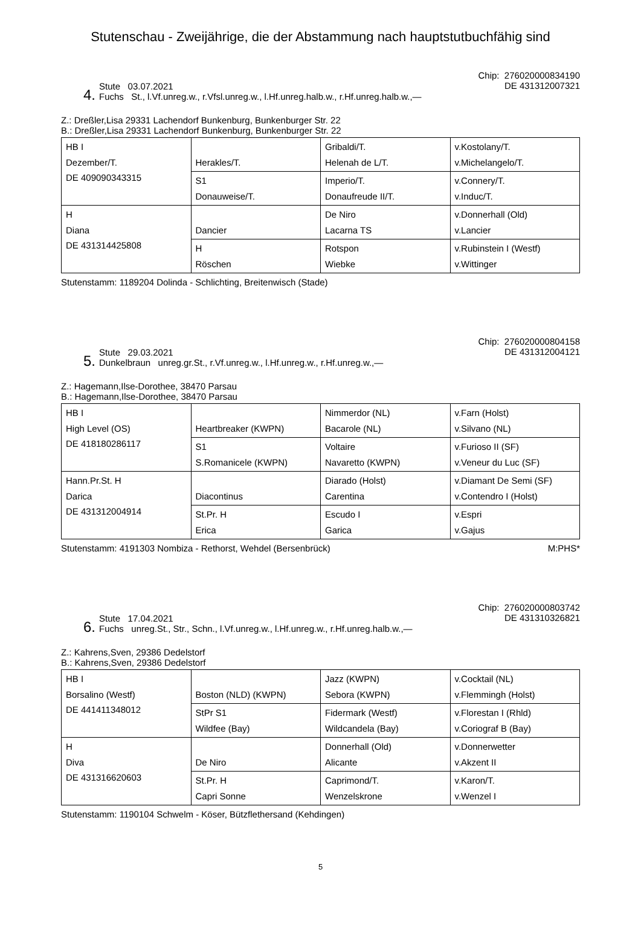Stutenschau - Zweijährige, die der Abstammung nach hauptstutbuchfähig sind
4.
Stute 03.07.2021
Fuchs St., l.Vf.unreg.w., r.Vfsl.unreg.w., l.Hf.unreg.halb.w., r.Hf.unreg.halb.w.,—
Chip: 276020000834190
DE 431312007321
Z.: Dreßler,Lisa 29331 Lachendorf Bunkenburg, Bunkenburger Str. 22
B.: Dreßler,Lisa 29331 Lachendorf Bunkenburg, Bunkenburger Str. 22
| HB I Dezember/T. DE 409090343315 | Herakles/T. | Gribaldi/T. Helenah de L/T. | v.Kostolany/T. v.Michelangelo/T. |
| | S1 Donauweise/T. | Imperio/T. Donaufreude II/T. | v.Connery/T. v.Induc/T. |
| H Diana DE 431314425808 | Dancier | De Niro Lacarna TS | v.Donnerhall (Old) v.Lancier |
| | H Röschen | Rotspon Wiebke | v.Rubinstein I (Westf) v.Wittinger |
Stutenstamm: 1189204 Dolinda - Schlichting, Breitenwisch (Stade)
5.
Stute 29.03.2021
Dunkelbraun unreg.gr.St., r.Vf.unreg.w., l.Hf.unreg.w., r.Hf.unreg.w.,—
Chip: 276020000804158
DE 431312004121
Z.: Hagemann,Ilse-Dorothee, 38470 Parsau
B.: Hagemann,Ilse-Dorothee, 38470 Parsau
| HB I High Level (OS) DE 418180286117 | Heartbreaker (KWPN) | Nimmerdor (NL) Bacarole (NL) | v.Farn (Holst) v.Silvano (NL) |
| | S1 S.Romanicele (KWPN) | Voltaire Navaretto (KWPN) | v.Furioso II (SF) v.Veneur du Luc (SF) |
| Hann.Pr.St. H Darica DE 431312004914 | Diacontinus | Diarado (Holst) Carentina | v.Diamant De Semi (SF) v.Contendro I (Holst) |
| | St.Pr. H Erica | Escudo I Garica | v.Espri v.Gajus |
Stutenstamm: 4191303 Nombiza - Rethorst, Wehdel (Bersenbrück) M:PHS*
6.
Stute 17.04.2021
Fuchs unreg.St., Str., Schn., l.Vf.unreg.w., l.Hf.unreg.w., r.Hf.unreg.halb.w.,—
Chip: 276020000803742
DE 431310326821
Z.: Kahrens,Sven, 29386 Dedelstorf
B.: Kahrens,Sven, 29386 Dedelstorf
| HB I Borsalino (Westf) DE 441411348012 | Boston (NLD) (KWPN) | Jazz (KWPN) Sebora (KWPN) | v.Cocktail (NL) v.Flemmingh (Holst) |
| | StPr S1 Wildfee (Bay) | Fidermark (Westf) Wildcandela (Bay) | v.Florestan I (Rhld) v.Coriograf B (Bay) |
| H Diva DE 431316620603 | De Niro | Donnerhall (Old) Alicante | v.Donnerwetter v.Akzent II |
| | St.Pr. H Capri Sonne | Caprimond/T. Wenzelskrone | v.Karon/T. v.Wenzel I |
Stutenstamm: 1190104 Schwelm - Köser, Bützflethersand (Kehdingen)
5